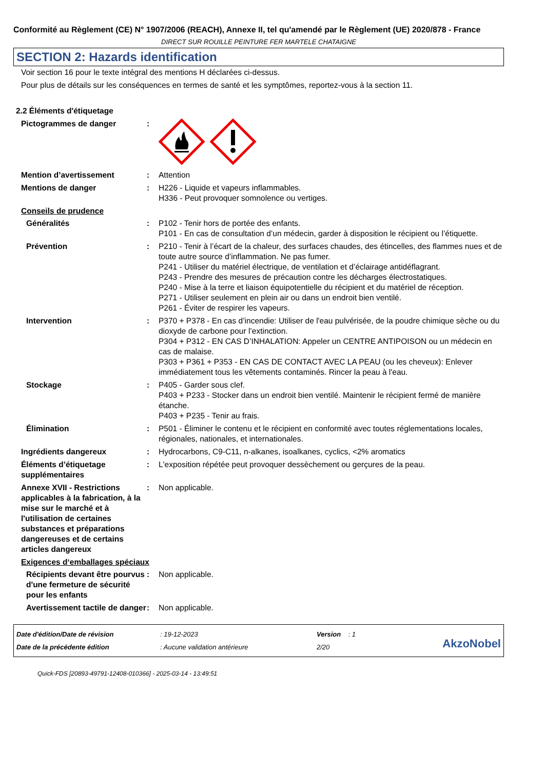Conformité au Règlement (CE) N° 1907/2006 (REACH), Annexe II, tel qu'amendé par le Règlement (UE) 2020/878 - France
DIRECT SUR ROUILLE PEINTURE FER MARTELE CHATAIGNE
SECTION 2: Hazards identification
Voir section 16 pour le texte intégral des mentions H déclarées ci-dessus.
Pour plus de détails sur les conséquences en termes de santé et les symptômes, reportez-vous à la section 11.
2.2 Éléments d'étiquetage
Pictogrammes de danger :
Mention d’avertissement : Attention
Mentions de danger : H226 - Liquide et vapeurs inflammables.
H336 - Peut provoquer somnolence ou vertiges.
Conseils de prudence
Généralités : P102 - Tenir hors de portée des enfants.
P101 - En cas de consultation d’un médecin, garder à disposition le récipient ou l’étiquette.
Prévention : P210 - Tenir à l’écart de la chaleur, des surfaces chaudes, des étincelles, des flammes nues et de toute autre source d’inflammation. Ne pas fumer.
P241 - Utiliser du matériel électrique, de ventilation et d’éclairage antidéflagrant.
P243 - Prendre des mesures de précaution contre les décharges électrostatiques.
P240 - Mise à la terre et liaison équipotentielle du récipient et du matériel de réception.
P271 - Utiliser seulement en plein air ou dans un endroit bien ventilé.
P261 - Éviter de respirer les vapeurs.
Intervention : P370 + P378 - En cas d’incendie: Utiliser de l'eau pulvérisée, de la poudre chimique sèche ou du dioxyde de carbone pour l’extinction.
P304 + P312 - EN CAS D’INHALATION: Appeler un CENTRE ANTIPOISON ou un médecin en cas de malaise.
P303 + P361 + P353 - EN CAS DE CONTACT AVEC LA PEAU (ou les cheveux): Enlever immédiatement tous les vêtements contaminés. Rincer la peau à l'eau.
Stockage : P405 - Garder sous clef.
P403 + P233 - Stocker dans un endroit bien ventilé. Maintenir le récipient fermé de manière étanche.
P403 + P235 - Tenir au frais.
Élimination : P501 - Éliminer le contenu et le récipient en conformité avec toutes réglementations locales, régionales, nationales, et internationales.
Ingrédients dangereux : Hydrocarbons, C9-C11, n-alkanes, isoalkanes, cyclics, <2% aromatics
Éléments d’étiquetage supplémentaires
: L'exposition répétée peut provoquer dessèchement ou gerçures de la peau.
Annexe XVII - Restrictions applicables à la fabrication, à la mise sur le marché et à l'utilisation de certaines substances et préparations dangereuses et de certains articles dangereux
: Non applicable.
Exigences d‘emballages spéciaux
Récipients devant être pourvus d'une fermeture de sécurité pour les enfants
: Non applicable.
Avertissement tactile de danger
: Non applicable.
Date d'édition/Date de révision
Date de la précédente édition
: 19-12-2023
: Aucune validation antérieure
Version : 1
2/20
AkzoNobel
Quick-FDS [20893-49791-12408-010366] - 2025-03-14 - 13:49:51